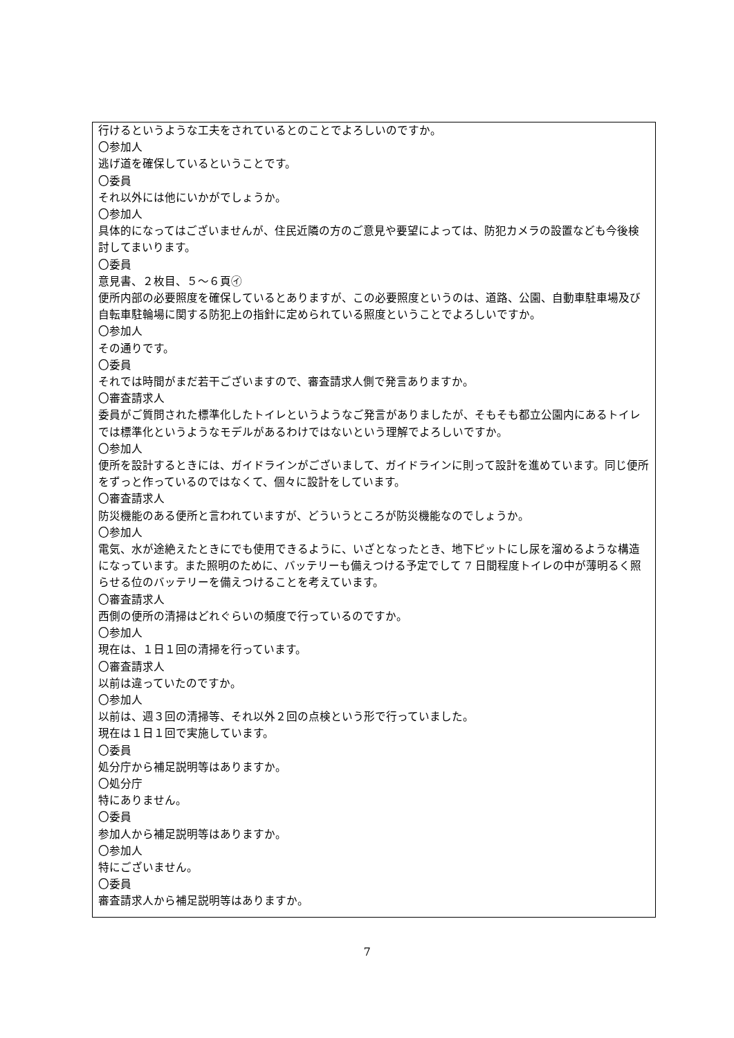行けるというような工夫をされているとのことでよろしいのですか。
〇参加人
逃げ道を確保しているということです。
〇委員
それ以外には他にいかがでしょうか。
〇参加人
具体的になってはございませんが、住民近隣の方のご意見や要望によっては、防犯カメラの設置なども今後検討してまいります。
〇委員
意見書、２枚目、５～６頁㋑
便所内部の必要照度を確保しているとありますが、この必要照度というのは、道路、公園、自動車駐車場及び自転車駐輪場に関する防犯上の指針に定められている照度ということでよろしいですか。
〇参加人
その通りです。
〇委員
それでは時間がまだ若干ございますので、審査請求人側で発言ありますか。
〇審査請求人
委員がご質問された標準化したトイレというようなご発言がありましたが、そもそも都立公園内にあるトイレでは標準化というようなモデルがあるわけではないという理解でよろしいですか。
〇参加人
便所を設計するときには、ガイドラインがございまして、ガイドラインに則って設計を進めています。同じ便所をずっと作っているのではなくて、個々に設計をしています。
〇審査請求人
防災機能のある便所と言われていますが、どういうところが防災機能なのでしょうか。
〇参加人
電気、水が途絶えたときにでも使用できるように、いざとなったとき、地下ピットにし尿を溜めるような構造になっています。また照明のために、バッテリーも備えつける予定でして 7 日間程度トイレの中が薄明るく照らせる位のバッテリーを備えつけることを考えています。
〇審査請求人
西側の便所の清掃はどれぐらいの頻度で行っているのですか。
〇参加人
現在は、１日１回の清掃を行っています。
〇審査請求人
以前は違っていたのですか。
〇参加人
以前は、週３回の清掃等、それ以外２回の点検という形で行っていました。
現在は１日１回で実施しています。
〇委員
処分庁から補足説明等はありますか。
〇処分庁
特にありません。
〇委員
参加人から補足説明等はありますか。
〇参加人
特にございません。
〇委員
審査請求人から補足説明等はありますか。
7